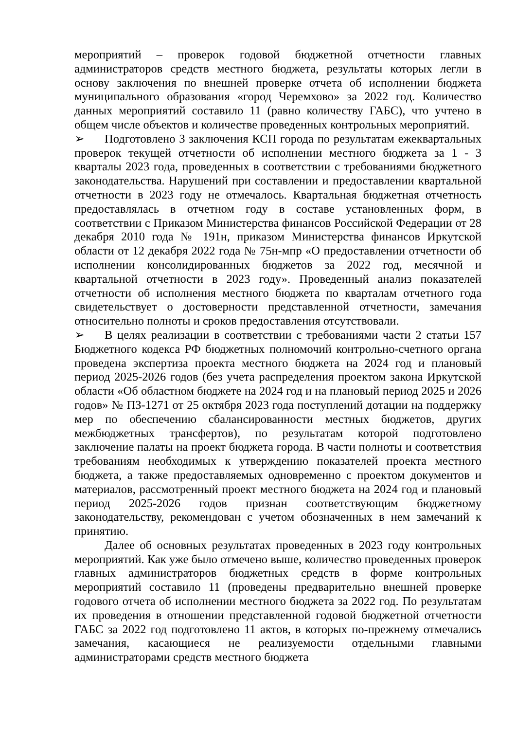мероприятий – проверок годовой бюджетной отчетности главных администраторов средств местного бюджета, результаты которых легли в основу заключения по внешней проверке отчета об исполнении бюджета муниципального образования «город Черемхово» за 2022 год. Количество данных мероприятий составило 11 (равно количеству ГАБС), что учтено в общем числе объектов и количестве проведенных контрольных мероприятий.
➢ Подготовлено 3 заключения КСП города по результатам ежеквартальных проверок текущей отчетности об исполнении местного бюджета за 1 - 3 кварталы 2023 года, проведенных в соответствии с требованиями бюджетного законодательства. Нарушений при составлении и предоставлении квартальной отчетности в 2023 году не отмечалось. Квартальная бюджетная отчетность предоставлялась в отчетном году в составе установленных форм, в соответствии с Приказом Министерства финансов Российской Федерации от 28 декабря 2010 года № 191н, приказом Министерства финансов Иркутской области от 12 декабря 2022 года № 75н-мпр «О предоставлении отчетности об исполнении консолидированных бюджетов за 2022 год, месячной и квартальной отчетности в 2023 году». Проведенный анализ показателей отчетности об исполнения местного бюджета по кварталам отчетного года свидетельствует о достоверности представленной отчетности, замечания относительно полноты и сроков предоставления отсутствовали.
➢ В целях реализации в соответствии с требованиями части 2 статьи 157 Бюджетного кодекса РФ бюджетных полномочий контрольно-счетного органа проведена экспертиза проекта местного бюджета на 2024 год и плановый период 2025-2026 годов (без учета распределения проектом закона Иркутской области «Об областном бюджете на 2024 год и на плановый период 2025 и 2026 годов» № ПЗ-1271 от 25 октября 2023 года поступлений дотации на поддержку мер по обеспечению сбалансированности местных бюджетов, других межбюджетных трансфертов), по результатам которой подготовлено заключение палаты на проект бюджета города. В части полноты и соответствия требованиям необходимых к утверждению показателей проекта местного бюджета, а также предоставляемых одновременно с проектом документов и материалов, рассмотренный проект местного бюджета на 2024 год и плановый период 2025-2026 годов признан соответствующим бюджетному законодательству, рекомендован с учетом обозначенных в нем замечаний к принятию.
Далее об основных результатах проведенных в 2023 году контрольных мероприятий. Как уже было отмечено выше, количество проведенных проверок главных администраторов бюджетных средств в форме контрольных мероприятий составило 11 (проведены предварительно внешней проверке годового отчета об исполнении местного бюджета за 2022 год. По результатам их проведения в отношении представленной годовой бюджетной отчетности ГАБС за 2022 год подготовлено 11 актов, в которых по-прежнему отмечались замечания, касающиеся не реализуемости отдельными главными администраторами средств местного бюджета